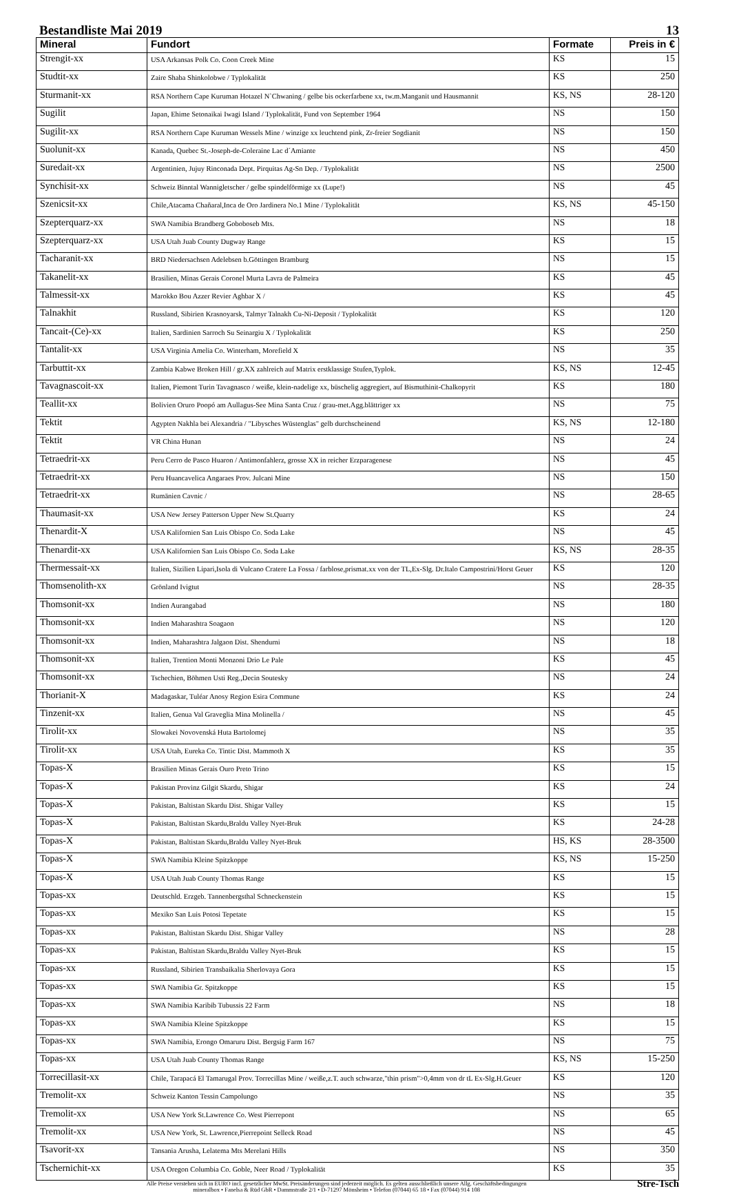Bestandliste Mai 2019 13
| Mineral | Fundort | Formate | Preis in € |
| --- | --- | --- | --- |
| Strengit-xx | USA Arkansas Polk Co. Coon Creek Mine | KS | 15 |
| Studtit-xx | Zaire Shaba Shinkolobwe / Typlokalität | KS | 250 |
| Sturmanit-xx | RSA Northern Cape Kuruman Hotazel N`Chwaning / gelbe bis ockerfarbene xx, tw.m.Manganit und Hausmannit | KS, NS | 28-120 |
| Sugilit | Japan, Ehime Setonaikai Iwagi Island / Typlokalität, Fund von September 1964 | NS | 150 |
| Sugilit-xx | RSA Northern Cape Kuruman Wessels Mine / winzige xx leuchtend pink, Zr-freier Sogdianit | NS | 150 |
| Suolunit-xx | Kanada, Quebec St.-Joseph-de-Coleraine Lac d´Amiante | NS | 450 |
| Suredait-xx | Argentinien, Jujuy Rinconada Dept. Pirquitas Ag-Sn Dep. / Typlokalität | NS | 2500 |
| Synchisit-xx | Schweiz Binntal Wannigletscher / gelbe spindelförmige xx (Lupe!) | NS | 45 |
| Szenicsit-xx | Chile,Atacama Chañaral,Inca de Oro Jardinera No.1 Mine / Typlokalität | KS, NS | 45-150 |
| Szepterquarz-xx | SWA Namibia Brandberg Goboboseb Mts. | NS | 18 |
| Szepterquarz-xx | USA Utah Juab County Dugway Range | KS | 15 |
| Tacharanit-xx | BRD Niedersachsen Adelebsen b.Göttingen Bramburg | NS | 15 |
| Takanelit-xx | Brasilien, Minas Gerais Coronel Murta Lavra de Palmeira | KS | 45 |
| Talmessit-xx | Marokko Bou Azzer Revier Aghbar X / | KS | 45 |
| Talnakhit | Russland, Sibirien Krasnoyarsk, Talmyr Talnakh Cu-Ni-Deposit / Typlokalität | KS | 120 |
| Tancait-(Ce)-xx | Italien, Sardinien Sarroch Su Seinargiu X / Typlokalität | KS | 250 |
| Tantalit-xx | USA Virginia Amelia Co. Winterham, Morefield X | NS | 35 |
| Tarbuttit-xx | Zambia Kabwe Broken Hill / gr.XX zahlreich auf Matrix erstklassige Stufen,Typlok. | KS, NS | 12-45 |
| Tavagnascoit-xx | Italien, Piemont Turin Tavagnasco / weiße, klein-nadelige xx, büschelig aggregiert, auf Bismuthinit-Chalkopyrit | KS | 180 |
| Teallit-xx | Bolivien Oruro Poopó am Aullagus-See Mina Santa Cruz / grau-met.Agg.blättriger xx | NS | 75 |
| Tektit | Agypten Nakhla bei Alexandria / "Libysches Wüstenglas" gelb durchscheinend | KS, NS | 12-180 |
| Tektit | VR China Hunan | NS | 24 |
| Tetraedrit-xx | Peru Cerro de Pasco Huaron / Antimonfahlerz, grosse XX in reicher Erzparagenese | NS | 45 |
| Tetraedrit-xx | Peru Huancavelica Angaraes Prov. Julcani Mine | NS | 150 |
| Tetraedrit-xx | Rumänien Cavnic / | NS | 28-65 |
| Thaumasit-xx | USA New Jersey Patterson Upper New St.Quarry | KS | 24 |
| Thenardit-X | USA Kalifornien San Luis Obispo Co. Soda Lake | NS | 45 |
| Thenardit-xx | USA Kalifornien San Luis Obispo Co. Soda Lake | KS, NS | 28-35 |
| Thermessait-xx | Italien, Sizilien Lipari,Isola di Vulcano Cratere La Fossa / farblose,prismat.xx von der TL,Ex-Slg. Dr.Italo Campostrini/Horst Geuer | KS | 120 |
| Thomsenolith-xx | Grönland Ivigtut | NS | 28-35 |
| Thomsonit-xx | Indien Aurangabad | NS | 180 |
| Thomsonit-xx | Indien Maharashtra Soagaon | NS | 120 |
| Thomsonit-xx | Indien, Maharashtra Jalgaon Dist. Shendurni | NS | 18 |
| Thomsonit-xx | Italien, Trention Monti Monzoni Drio Le Pale | KS | 45 |
| Thomsonit-xx | Tschechien, Böhmen Usti Reg.,Decin Soutesky | NS | 24 |
| Thorianit-X | Madagaskar, Tuléar Anosy Region Esira Commune | KS | 24 |
| Tinzenit-xx | Italien, Genua Val Graveglia Mina Molinella / | NS | 45 |
| Tirolit-xx | Slowakei Novovenská Huta Bartolomej | NS | 35 |
| Tirolit-xx | USA Utah, Eureka Co. Tintic Dist. Mammoth X | KS | 35 |
| Topas-X | Brasilien Minas Gerais Ouro Preto Trino | KS | 15 |
| Topas-X | Pakistan Provinz Gilgit Skardu, Shigar | KS | 24 |
| Topas-X | Pakistan, Baltistan Skardu Dist. Shigar Valley | KS | 15 |
| Topas-X | Pakistan, Baltistan Skardu,Braldu Valley Nyet-Bruk | KS | 24-28 |
| Topas-X | Pakistan, Baltistan Skardu,Braldu Valley Nyet-Bruk | HS, KS | 28-3500 |
| Topas-X | SWA Namibia Kleine Spitzkoppe | KS, NS | 15-250 |
| Topas-X | USA Utah Juab County Thomas Range | KS | 15 |
| Topas-xx | Deutschld. Erzgeb. Tannenbergsthal Schneckenstein | KS | 15 |
| Topas-xx | Mexiko San Luis Potosi Tepetate | KS | 15 |
| Topas-xx | Pakistan, Baltistan Skardu Dist. Shigar Valley | NS | 28 |
| Topas-xx | Pakistan, Baltistan Skardu,Braldu Valley Nyet-Bruk | KS | 15 |
| Topas-xx | Russland, Sibirien Transbaikalia Sherlovaya Gora | KS | 15 |
| Topas-xx | SWA Namibia Gr. Spitzkoppe | KS | 15 |
| Topas-xx | SWA Namibia Karibib Tubussis 22 Farm | NS | 18 |
| Topas-xx | SWA Namibia Kleine Spitzkoppe | KS | 15 |
| Topas-xx | SWA Namibia, Erongo Omaruru Dist. Bergsig Farm 167 | NS | 75 |
| Topas-xx | USA Utah Juab County Thomas Range | KS, NS | 15-250 |
| Torrecillasit-xx | Chile, Tarapacá El Tamarugal Prov. Torrecillas Mine / weiße,z.T. auch schwarze,"thin prism">0,4mm von dr tL Ex-Slg.H.Geuer | KS | 120 |
| Tremolit-xx | Schweiz Kanton Tessin Campolungo | NS | 35 |
| Tremolit-xx | USA New York St.Lawrence Co. West Pierrepont | NS | 65 |
| Tremolit-xx | USA New York, St. Lawrence,Pierrepoint Selleck Road | NS | 45 |
| Tsavorit-xx | Tansania Arusha, Lelatema Mts Merelani Hills | NS | 350 |
| Tschernichit-xx | USA Oregon Columbia Co. Goble, Neer Road / Typlokalität | KS | 35 |
Alle Preise verstehen sich in EURO incl. gesetzlicher MwSt. Preisänderungen sind jederzeit möglich. Es gelten ausschließlich unsere Allg. Geschäftsbedingungen
mineralbox • Fanelsa & Rüd GbR • Dammstraße 2/1 • D-71297 Mönsheim • Telefon (07044) 65 18 • Fax (07044) 914 108
Stre-Tsch